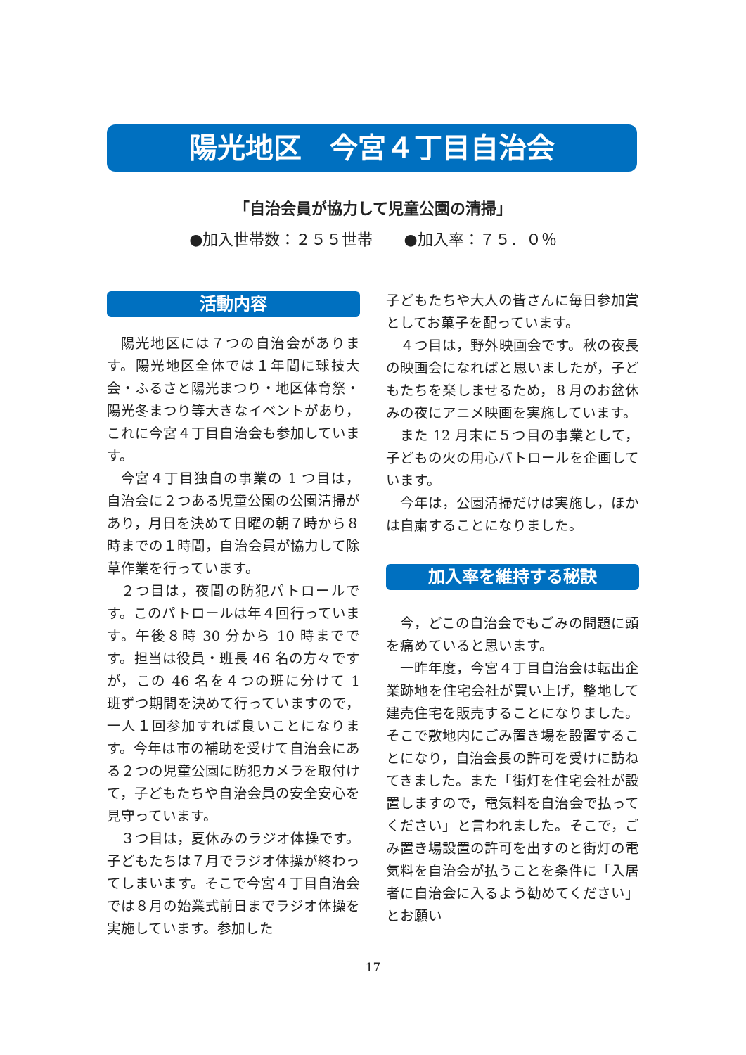陽光地区　今宮４丁目自治会
「自治会員が協力して児童公園の清掃」
●加入世帯数：２５５世帯　　●加入率：７５．０％
活動内容
陽光地区には７つの自治会があります。陽光地区全体では１年間に球技大会・ふるさと陽光まつり・地区体育祭・陽光冬まつり等大きなイベントがあり，これに今宮４丁目自治会も参加しています。
今宮４丁目独自の事業の 1 つ目は，自治会に２つある児童公園の公園清掃があり，月日を決めて日曜の朝７時から８時までの１時間，自治会員が協力して除草作業を行っています。
２つ目は，夜間の防犯パトロールです。このパトロールは年４回行っています。午後８時 30 分から 10 時までです。担当は役員・班長 46 名の方々ですが，この 46 名を４つの班に分けて 1 班ずつ期間を決めて行っていますので，一人１回参加すれば良いことになります。今年は市の補助を受けて自治会にある２つの児童公園に防犯カメラを取付けて，子どもたちや自治会員の安全安心を見守っています。
３つ目は，夏休みのラジオ体操です。子どもたちは７月でラジオ体操が終わってしまいます。そこで今宮４丁目自治会では８月の始業式前日までラジオ体操を実施しています。参加した
子どもたちや大人の皆さんに毎日参加賞としてお菓子を配っています。
４つ目は，野外映画会です。秋の夜長の映画会になればと思いましたが，子どもたちを楽しませるため，８月のお盆休みの夜にアニメ映画を実施しています。
また 12 月末に５つ目の事業として，子どもの火の用心パトロールを企画しています。
今年は，公園清掃だけは実施し，ほかは自粛することになりました。
加入率を維持する秘訣
今，どこの自治会でもごみの問題に頭を痛めていると思います。
一昨年度，今宮４丁目自治会は転出企業跡地を住宅会社が買い上げ，整地して建売住宅を販売することになりました。そこで敷地内にごみ置き場を設置することになり，自治会長の許可を受けに訪ねてきました。また「街灯を住宅会社が設置しますので，電気料を自治会で払ってください」と言われました。そこで，ごみ置き場設置の許可を出すのと街灯の電気料を自治会が払うことを条件に「入居者に自治会に入るよう勧めてください」とお願い
17